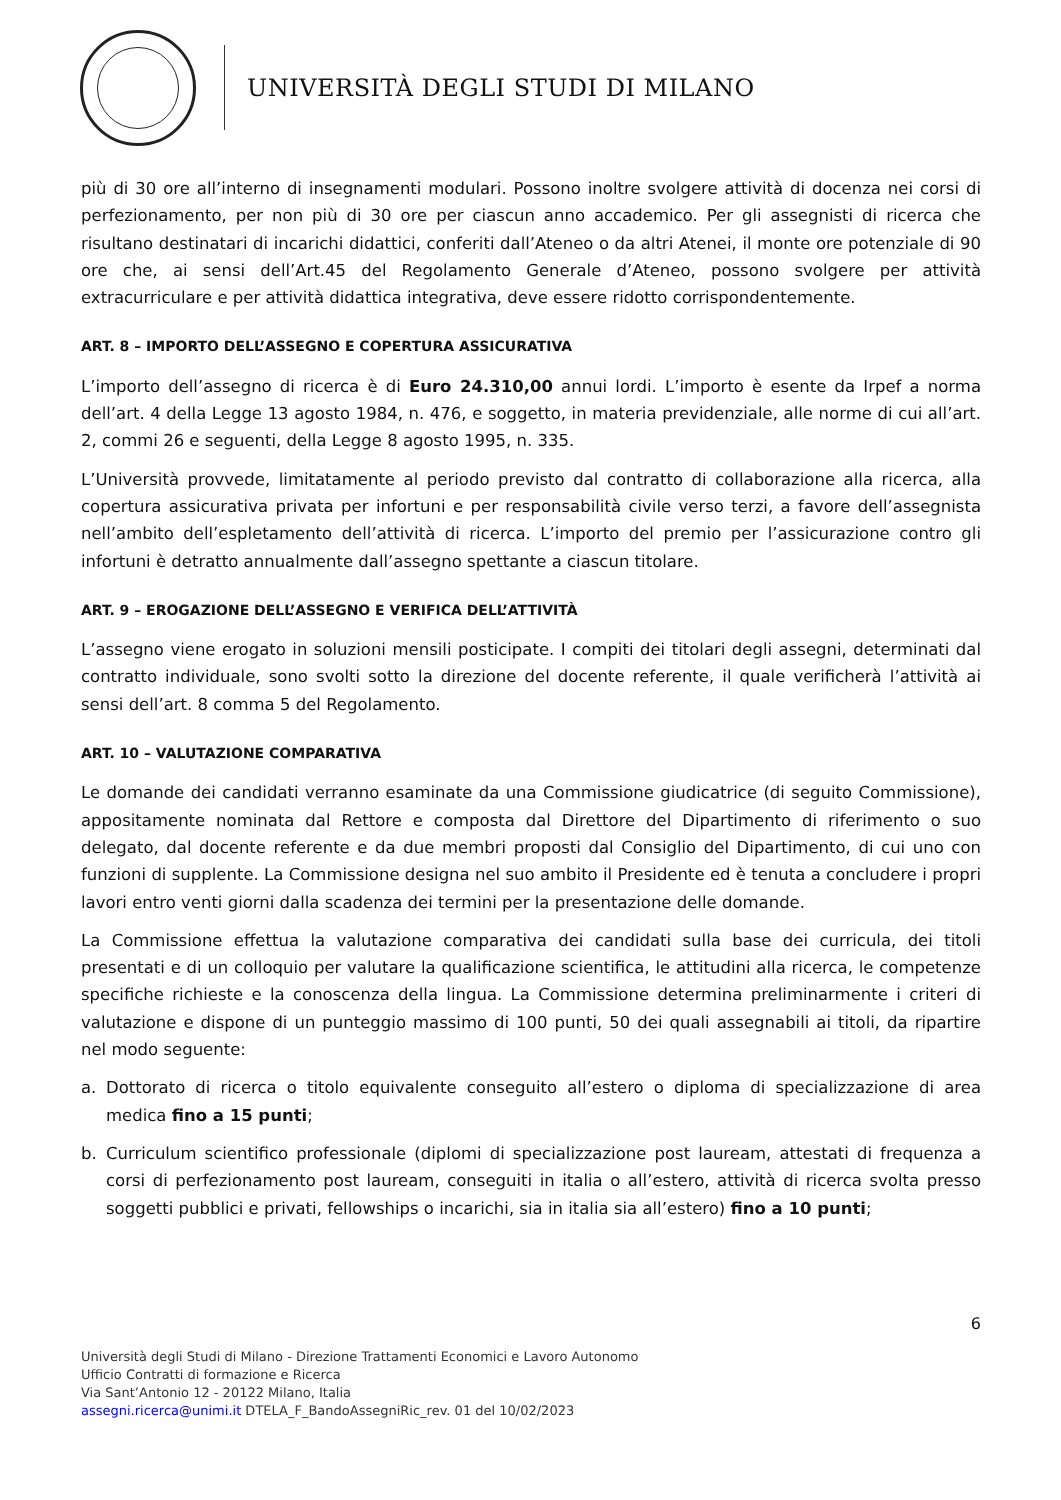UNIVERSITÀ DEGLI STUDI DI MILANO
più di 30 ore all’interno di insegnamenti modulari. Possono inoltre svolgere attività di docenza nei corsi di perfezionamento, per non più di 30 ore per ciascun anno accademico. Per gli assegnisti di ricerca che risultano destinatari di incarichi didattici, conferiti dall’Ateneo o da altri Atenei, il monte ore potenziale di 90 ore che, ai sensi dell’Art.45 del Regolamento Generale d’Ateneo, possono svolgere per attività extracurriculare e per attività didattica integrativa, deve essere ridotto corrispondentemente.
ART. 8 – IMPORTO DELL’ASSEGNO E COPERTURA ASSICURATIVA
L’importo dell’assegno di ricerca è di Euro 24.310,00 annui lordi. L’importo è esente da Irpef a norma dell’art. 4 della Legge 13 agosto 1984, n. 476, e soggetto, in materia previdenziale, alle norme di cui all’art. 2, commi 26 e seguenti, della Legge 8 agosto 1995, n. 335.
L’Università provvede, limitatamente al periodo previsto dal contratto di collaborazione alla ricerca, alla copertura assicurativa privata per infortuni e per responsabilità civile verso terzi, a favore dell’assegnista nell’ambito dell’espletamento dell’attività di ricerca. L’importo del premio per l’assicurazione contro gli infortuni è detratto annualmente dall’assegno spettante a ciascun titolare.
ART. 9 – EROGAZIONE DELL’ASSEGNO E VERIFICA DELL’ATTIVITÀ
L’assegno viene erogato in soluzioni mensili posticipate. I compiti dei titolari degli assegni, determinati dal contratto individuale, sono svolti sotto la direzione del docente referente, il quale verificherà l’attività ai sensi dell’art. 8 comma 5 del Regolamento.
ART. 10 – VALUTAZIONE COMPARATIVA
Le domande dei candidati verranno esaminate da una Commissione giudicatrice (di seguito Commissione), appositamente nominata dal Rettore e composta dal Direttore del Dipartimento di riferimento o suo delegato, dal docente referente e da due membri proposti dal Consiglio del Dipartimento, di cui uno con funzioni di supplente. La Commissione designa nel suo ambito il Presidente ed è tenuta a concludere i propri lavori entro venti giorni dalla scadenza dei termini per la presentazione delle domande.
La Commissione effettua la valutazione comparativa dei candidati sulla base dei curricula, dei titoli presentati e di un colloquio per valutare la qualificazione scientifica, le attitudini alla ricerca, le competenze specifiche richieste e la conoscenza della lingua. La Commissione determina preliminarmente i criteri di valutazione e dispone di un punteggio massimo di 100 punti, 50 dei quali assegnabili ai titoli, da ripartire nel modo seguente:
a. Dottorato di ricerca o titolo equivalente conseguito all’estero o diploma di specializzazione di area medica fino a 15 punti;
b. Curriculum scientifico professionale (diplomi di specializzazione post lauream, attestati di frequenza a corsi di perfezionamento post lauream, conseguiti in italia o all’estero, attività di ricerca svolta presso soggetti pubblici e privati, fellowships o incarichi, sia in italia sia all’estero) fino a 10 punti;
6
Università degli Studi di Milano - Direzione Trattamenti Economici e Lavoro Autonomo
Ufficio Contratti di formazione e Ricerca
Via Sant’Antonio 12 - 20122 Milano, Italia
assegni.ricerca@unimi.it DTELA_F_BandoAssegniRic_rev. 01 del 10/02/2023